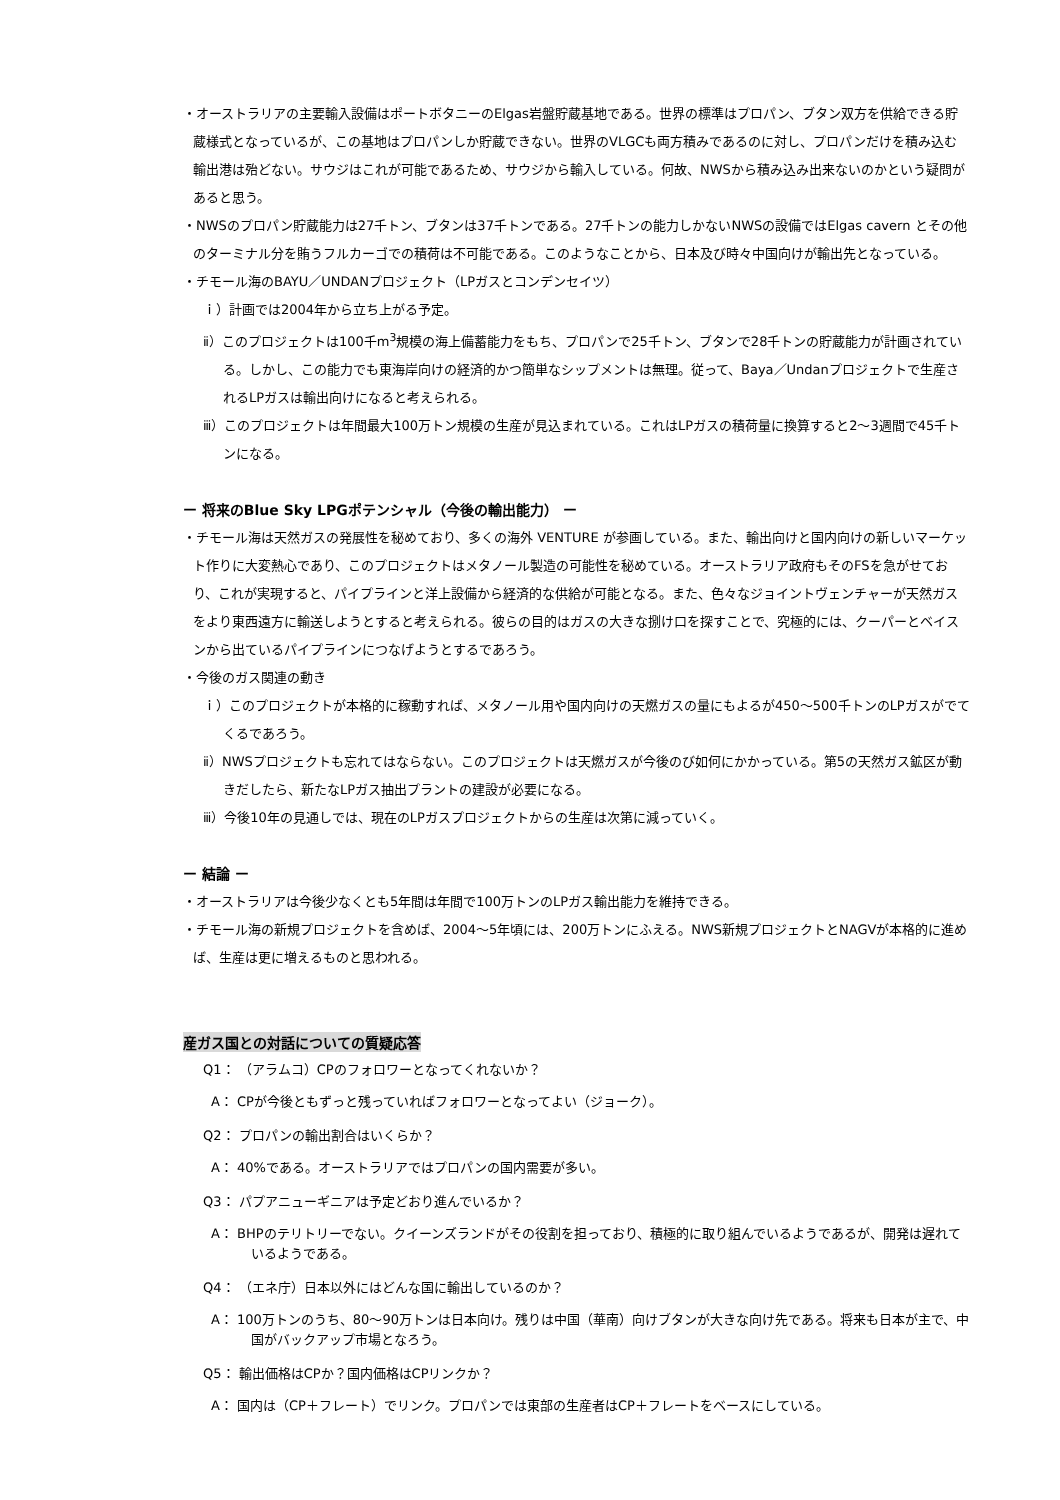・オーストラリアの主要輸入設備はポートボタニーのElgas岩盤貯蔵基地である。世界の標準はプロパン、ブタン双方を供給できる貯蔵様式となっているが、この基地はプロパンしか貯蔵できない。世界のVLGCも両方積みであるのに対し、プロパンだけを積み込む輸出港は殆どない。サウジはこれが可能であるため、サウジから輸入している。何故、NWSから積み込み出来ないのかという疑問があると思う。
・NWSのプロパン貯蔵能力は27千トン、ブタンは37千トンである。27千トンの能力しかないNWSの設備ではElgas cavern とその他のターミナル分を賄うフルカーゴでの積荷は不可能である。このようなことから、日本及び時々中国向けが輸出先となっている。
・チモール海のBAYU／UNDANプロジェクト（LPガスとコンデンセイツ）
ｉ）計画では2004年から立ち上がる予定。
ⅱ）このプロジェクトは100千m<sup>3</sup>規模の海上備蓄能力をもち、プロパンで25千トン、ブタンで28千トンの貯蔵能力が計画されている。しかし、この能力でも東海岸向けの経済的かつ簡単なシップメントは無理。従って、Baya／Undanプロジェクトで生産されるLPガスは輸出向けになると考えられる。
ⅲ）このプロジェクトは年間最大100万トン規模の生産が見込まれている。これはLPガスの積荷量に換算すると2～3週間で45千トンになる。
ー 将来のBlue Sky LPGポテンシャル（今後の輸出能力） ー
・チモール海は天然ガスの発展性を秘めており、多くの海外 VENTURE が参画している。また、輸出向けと国内向けの新しいマーケット作りに大変熱心であり、このプロジェクトはメタノール製造の可能性を秘めている。オーストラリア政府もそのFSを急がせており、これが実現すると、パイプラインと洋上設備から経済的な供給が可能となる。また、色々なジョイントヴェンチャーが天然ガスをより東西遠方に輸送しようとすると考えられる。彼らの目的はガスの大きな捌け口を探すことで、究極的には、クーパーとベイスンから出ているパイプラインにつなげようとするであろう。
・今後のガス関連の動き
ｉ）このプロジェクトが本格的に稼動すれば、メタノール用や国内向けの天燃ガスの量にもよるが450～500千トンのLPガスがでてくるであろう。
ⅱ）NWSプロジェクトも忘れてはならない。このプロジェクトは天燃ガスが今後のび如何にかかっている。第5の天然ガス鉱区が動きだしたら、新たなLPガス抽出プラントの建設が必要になる。
ⅲ）今後10年の見通しでは、現在のLPガスプロジェクトからの生産は次第に減っていく。
ー 結論 ー
・オーストラリアは今後少なくとも5年間は年間で100万トンのLPガス輸出能力を維持できる。
・チモール海の新規プロジェクトを含めば、2004～5年頃には、200万トンにふえる。NWS新規プロジェクトとNAGVが本格的に進めば、生産は更に増えるものと思われる。
産ガス国との対話についての質疑応答
Q1： （アラムコ）CPのフォロワーとなってくれないか？
A： CPが今後ともずっと残っていればフォロワーとなってよい（ジョーク）。
Q2： プロパンの輸出割合はいくらか？
A： 40%である。オーストラリアではプロパンの国内需要が多い。
Q3： パプアニューギニアは予定どおり進んでいるか？
A： BHPのテリトリーでない。クイーンズランドがその役割を担っており、積極的に取り組んでいるようであるが、開発は遅れているようである。
Q4： （エネ庁）日本以外にはどんな国に輸出しているのか？
A： 100万トンのうち、80～90万トンは日本向け。残りは中国（華南）向けブタンが大きな向け先である。将来も日本が主で、中国がバックアップ市場となろう。
Q5： 輸出価格はCPか？国内価格はCPリンクか？
A： 国内は（CP＋フレート）でリンク。プロパンでは東部の生産者はCP＋フレートをベースにしている。